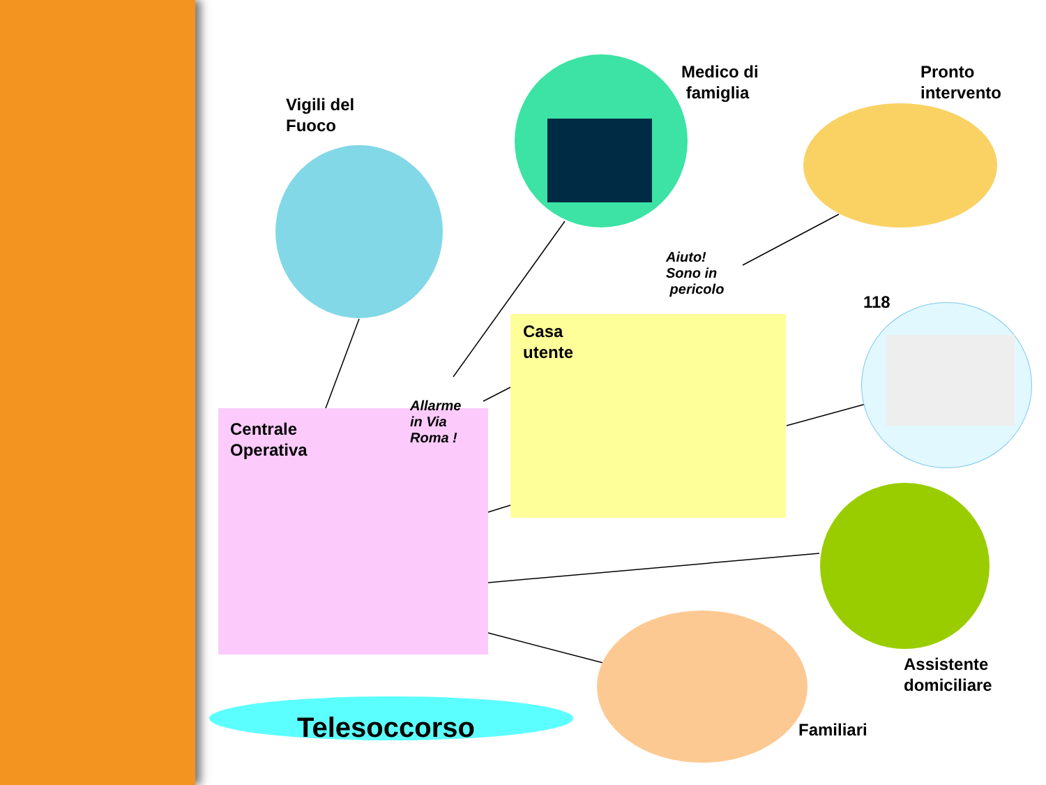Vigili del
Fuoco
Medico di
famiglia
Pronto
intervento
118
Aiuto!
Sono in
pericolo
Casa
utente
Allarme
in Via
Roma !
Centrale
Operativa
Assistente
domiciliare
Familiari
Telesoccorso